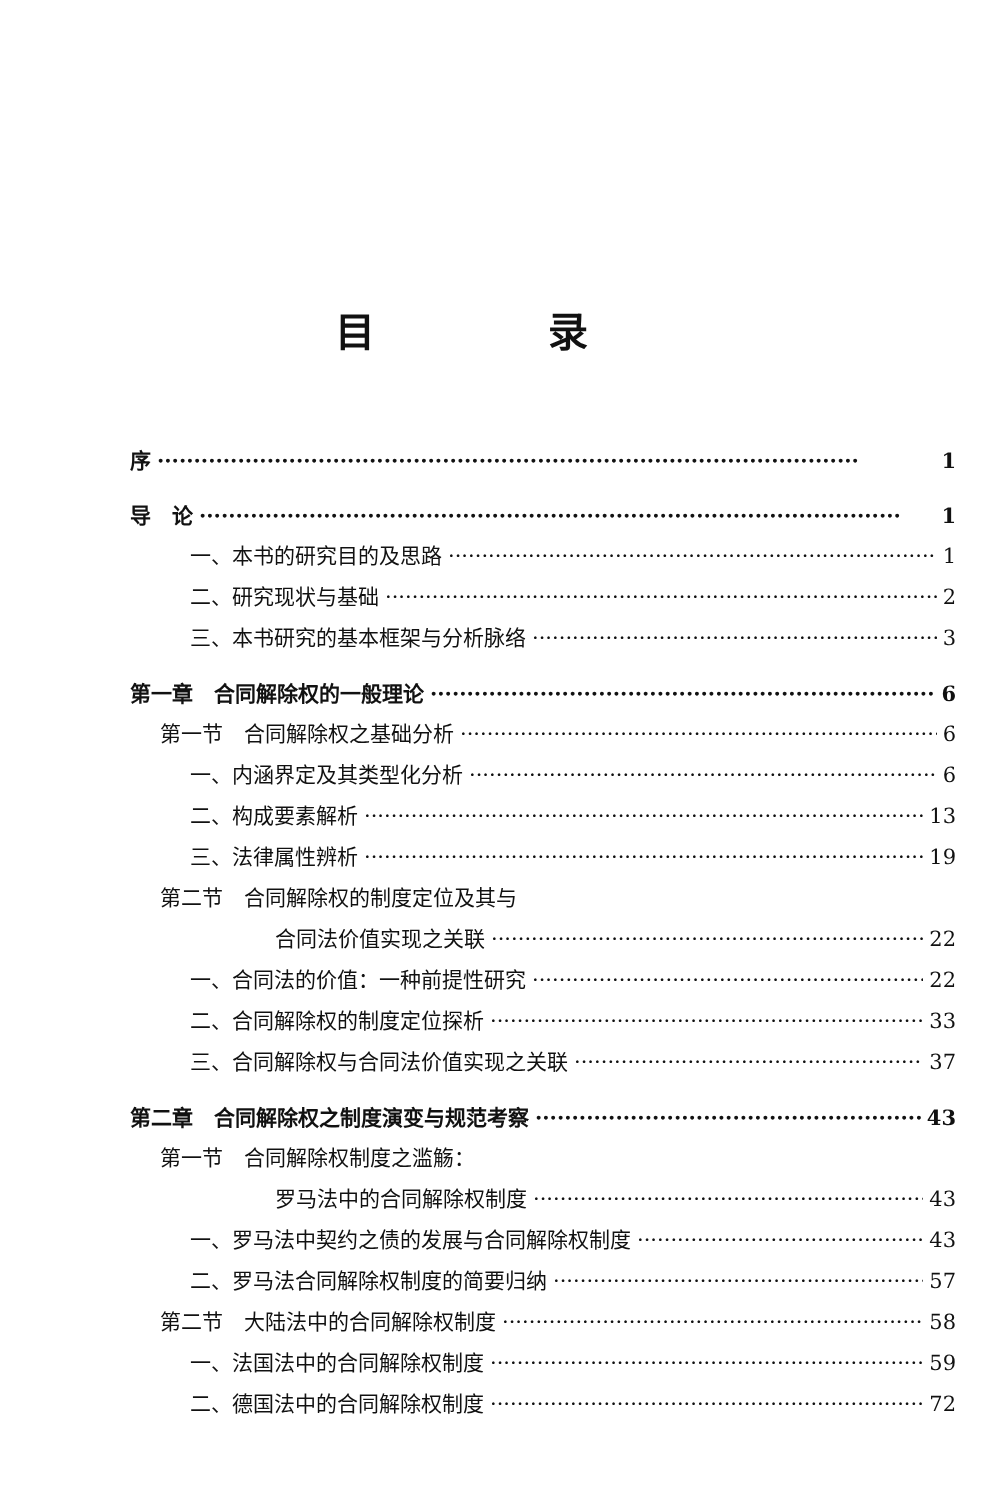目 录
序 1
导　论 1
一、本书的研究目的及思路 1
二、研究现状与基础 2
三、本书研究的基本框架与分析脉络 3
第一章　合同解除权的一般理论 6
第一节　合同解除权之基础分析 6
一、内涵界定及其类型化分析 6
二、构成要素解析 13
三、法律属性辨析 19
第二节　合同解除权的制度定位及其与
合同法价值实现之关联 22
一、合同法的价值：一种前提性研究 22
二、合同解除权的制度定位探析 33
三、合同解除权与合同法价值实现之关联 37
第二章　合同解除权之制度演变与规范考察 43
第一节　合同解除权制度之滥觞：
罗马法中的合同解除权制度 43
一、罗马法中契约之债的发展与合同解除权制度 43
二、罗马法合同解除权制度的简要归纳 57
第二节　大陆法中的合同解除权制度 58
一、法国法中的合同解除权制度 59
二、德国法中的合同解除权制度 72